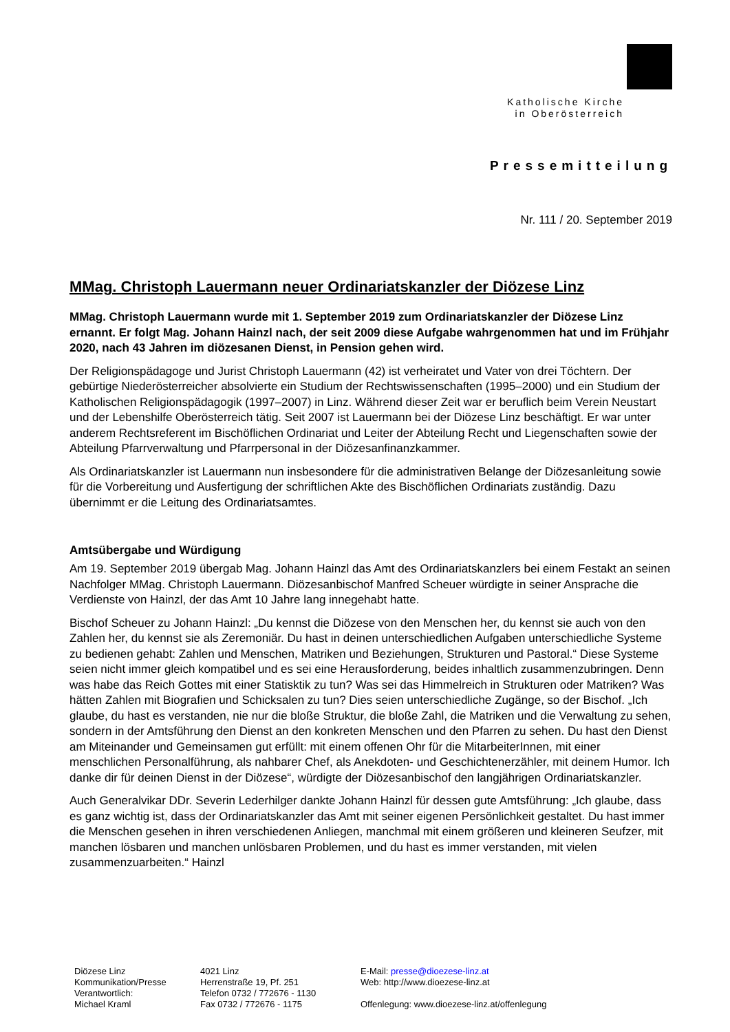Katholische Kirche
in Oberösterreich
Pressemitteilung
Nr. 111 / 20. September 2019
MMag. Christoph Lauermann neuer Ordinariatskanzler der Diözese Linz
MMag. Christoph Lauermann wurde mit 1. September 2019 zum Ordinariatskanzler der Diözese Linz ernannt. Er folgt Mag. Johann Hainzl nach, der seit 2009 diese Aufgabe wahrgenommen hat und im Frühjahr 2020, nach 43 Jahren im diözesanen Dienst, in Pension gehen wird.
Der Religionspädagoge und Jurist Christoph Lauermann (42) ist verheiratet und Vater von drei Töchtern. Der gebürtige Niederösterreicher absolvierte ein Studium der Rechtswissenschaften (1995–2000) und ein Studium der Katholischen Religionspädagogik (1997–2007) in Linz. Während dieser Zeit war er beruflich beim Verein Neustart und der Lebenshilfe Oberösterreich tätig. Seit 2007 ist Lauermann bei der Diözese Linz beschäftigt. Er war unter anderem Rechtsreferent im Bischöflichen Ordinariat und Leiter der Abteilung Recht und Liegenschaften sowie der Abteilung Pfarrverwaltung und Pfarrpersonal in der Diözesanfinanzkammer.
Als Ordinariatskanzler ist Lauermann nun insbesondere für die administrativen Belange der Diözesanleitung sowie für die Vorbereitung und Ausfertigung der schriftlichen Akte des Bischöflichen Ordinariats zuständig. Dazu übernimmt er die Leitung des Ordinariatsamtes.
Amtsübergabe und Würdigung
Am 19. September 2019 übergab Mag. Johann Hainzl das Amt des Ordinariatskanzlers bei einem Festakt an seinen Nachfolger MMag. Christoph Lauermann. Diözesanbischof Manfred Scheuer würdigte in seiner Ansprache die Verdienste von Hainzl, der das Amt 10 Jahre lang innegehabt hatte.
Bischof Scheuer zu Johann Hainzl: „Du kennst die Diözese von den Menschen her, du kennst sie auch von den Zahlen her, du kennst sie als Zeremoniär. Du hast in deinen unterschiedlichen Aufgaben unterschiedliche Systeme zu bedienen gehabt: Zahlen und Menschen, Matriken und Beziehungen, Strukturen und Pastoral.“ Diese Systeme seien nicht immer gleich kompatibel und es sei eine Herausforderung, beides inhaltlich zusammenzubringen. Denn was habe das Reich Gottes mit einer Statisktik zu tun? Was sei das Himmelreich in Strukturen oder Matriken? Was hätten Zahlen mit Biografien und Schicksalen zu tun? Dies seien unterschiedliche Zugänge, so der Bischof. „Ich glaube, du hast es verstanden, nie nur die bloße Struktur, die bloße Zahl, die Matriken und die Verwaltung zu sehen, sondern in der Amtsführung den Dienst an den konkreten Menschen und den Pfarren zu sehen. Du hast den Dienst am Miteinander und Gemeinsamen gut erfüllt: mit einem offenen Ohr für die MitarbeiterInnen, mit einer menschlichen Personalführung, als nahbarer Chef, als Anekdoten- und Geschichtenerzähler, mit deinem Humor. Ich danke dir für deinen Dienst in der Diözese“, würdigte der Diözesanbischof den langjährigen Ordinariatskanzler.
Auch Generalvikar DDr. Severin Lederhilger dankte Johann Hainzl für dessen gute Amtsführung: „Ich glaube, dass es ganz wichtig ist, dass der Ordinariatskanzler das Amt mit seiner eigenen Persönlichkeit gestaltet. Du hast immer die Menschen gesehen in ihren verschiedenen Anliegen, manchmal mit einem größeren und kleineren Seufzer, mit manchen lösbaren und manchen unlösbaren Problemen, und du hast es immer verstanden, mit vielen zusammenzuarbeiten.“ Hainzl
Diözese Linz
Kommunikation/Presse
Verantwortlich:
Michael Kraml
4021 Linz
Herrenstraße 19, Pf. 251
Telefon 0732 / 772676 - 1130
Fax 0732 / 772676 - 1175
E-Mail: presse@dioezese-linz.at
Web: http://www.dioezese-linz.at
Offenlegung: www.dioezese-linz.at/offenlegung